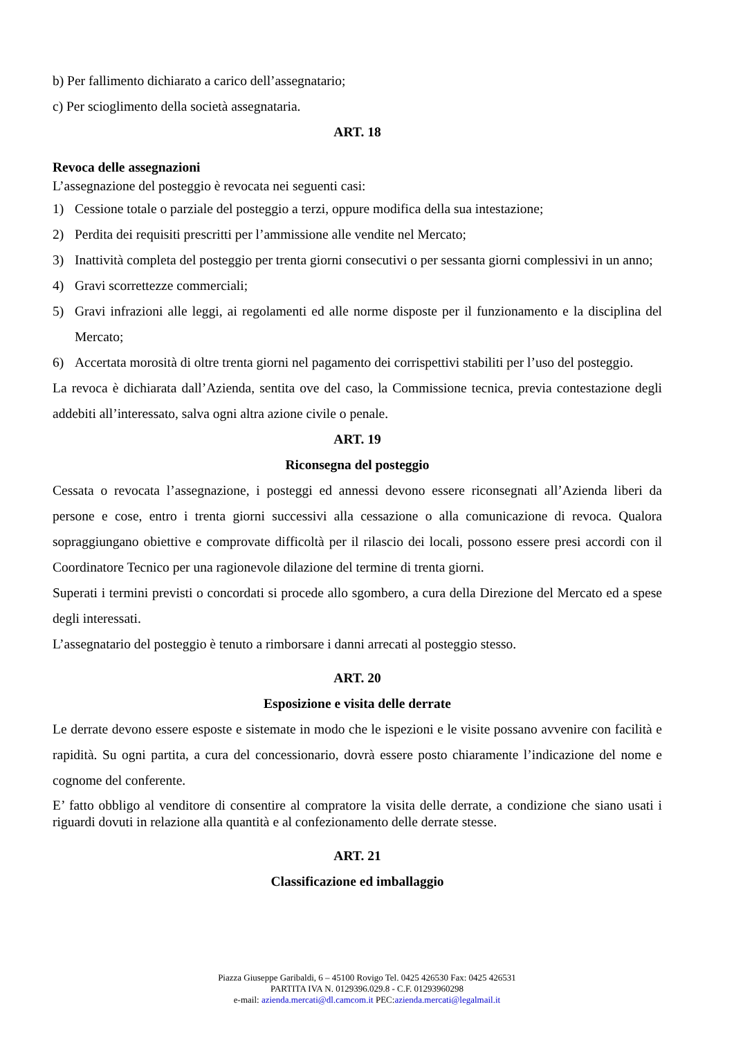b) Per fallimento dichiarato a carico dell’assegnatario;
c) Per scioglimento della società assegnataria.
ART. 18
Revoca delle assegnazioni
L’assegnazione del posteggio è revocata nei seguenti casi:
1) Cessione totale o parziale del posteggio a terzi, oppure modifica della sua intestazione;
2) Perdita dei requisiti prescritti per l’ammissione alle vendite nel Mercato;
3) Inattività completa del posteggio per trenta giorni consecutivi o per sessanta giorni complessivi in un anno;
4) Gravi scorrettezze commerciali;
5) Gravi infrazioni alle leggi, ai regolamenti ed alle norme disposte per il funzionamento e la disciplina del Mercato;
6) Accertata morosità di oltre trenta giorni nel pagamento dei corrispettivi stabiliti per l’uso del posteggio.
La revoca è dichiarata dall’Azienda, sentita ove del caso, la Commissione tecnica, previa contestazione degli addebiti all’interessato, salva ogni altra azione civile o penale.
ART. 19
Riconsegna del posteggio
Cessata o revocata l’assegnazione, i posteggi ed annessi devono essere riconsegnati all’Azienda liberi da persone e cose, entro i trenta giorni successivi alla cessazione o alla comunicazione di revoca. Qualora sopraggiungano obiettive e comprovate difficoltà per il rilascio dei locali, possono essere presi accordi con il Coordinatore Tecnico per una ragionevole dilazione del termine di trenta giorni.
Superati i termini previsti o concordati si procede allo sgombero, a cura della Direzione del Mercato ed a spese degli interessati.
L’assegnatario del posteggio è tenuto a rimborsare i danni arrecati al posteggio stesso.
ART. 20
Esposizione e visita delle derrate
Le derrate devono essere esposte e sistemate in modo che le ispezioni e le visite possano avvenire con facilità e rapidità. Su ogni partita, a cura del concessionario, dovrà essere posto chiaramente l’indicazione del nome e cognome del conferente.
E’ fatto obbligo al venditore di consentire al compratore la visita delle derrate, a condizione che siano usati i riguardi dovuti in relazione alla quantità e al confezionamento delle derrate stesse.
ART. 21
Classificazione ed imballaggio
Piazza Giuseppe Garibaldi, 6 – 45100 Rovigo Tel. 0425 426530 Fax: 0425 426531
PARTITA IVA N. 0129396.029.8 - C.F. 01293960298
e-mail: azienda.mercati@dl.camcom.it PEC:azienda.mercati@legalmail.it